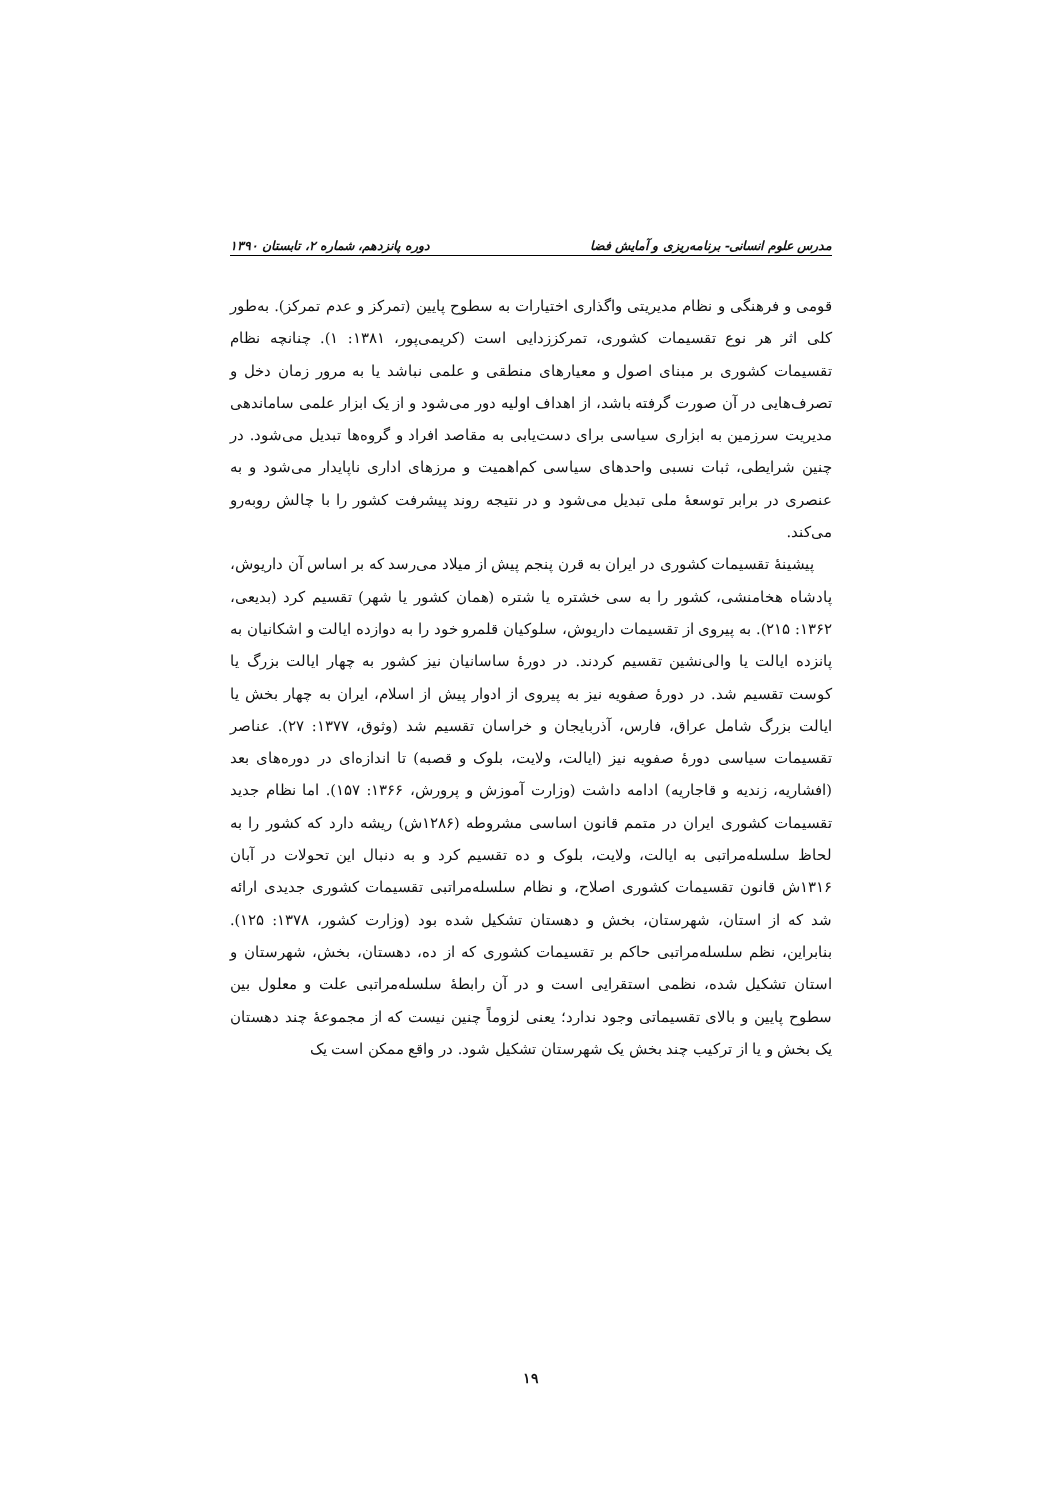مدرس علوم انسانی- برنامه‌ریزی و آمایش فضا دوره پانزدهم، شماره ۲، تابستان ۱۳۹۰
قومی و فرهنگی و نظام مدیریتی واگذاری اختیارات به سطوح پایین (تمرکز و عدم تمرکز). به‌طور کلی اثر هر نوع تقسیمات کشوری، تمرکززدایی است (کریمی‌پور، ۱۳۸۱: ۱). چنانچه نظام تقسیمات کشوری بر مبنای اصول و معیارهای منطقی و علمی نباشد یا به مرور زمان دخل و تصرف‌هایی در آن صورت گرفته باشد، از اهداف اولیه دور می‌شود و از یک ابزار علمی ساماندهی مدیریت سرزمین به ابزاری سیاسی برای دست‌یابی به مقاصد افراد و گروه‌ها تبدیل می‌شود. در چنین شرایطی، ثبات نسبی واحدهای سیاسی کم‌اهمیت و مرزهای اداری ناپایدار می‌شود و به عنصری در برابر توسعهٔ ملی تبدیل می‌شود و در نتیجه روند پیشرفت کشور را با چالش روبه‌رو می‌کند.
پیشینهٔ تقسیمات کشوری در ایران به قرن پنجم پیش از میلاد می‌رسد که بر اساس آن داریوش، پادشاه هخامنشی، کشور را به سی خشتره یا شتره (همان کشور یا شهر) تقسیم کرد (بدیعی، ۱۳۶۲: ۲۱۵). به پیروی از تقسیمات داریوش، سلوکیان قلمرو خود را به دوازده ایالت و اشکانیان به پانزده ایالت یا والی‌نشین تقسیم کردند. در دورهٔ ساسانیان نیز کشور به چهار ایالت بزرگ یا کوست تقسیم شد. در دورهٔ صفویه نیز به پیروی از ادوار پیش از اسلام، ایران به چهار بخش یا ایالت بزرگ شامل عراق، فارس، آذربایجان و خراسان تقسیم شد (وثوق، ۱۳۷۷: ۲۷). عناصر تقسیمات سیاسی دورهٔ صفویه نیز (ایالت، ولایت، بلوک و قصبه) تا اندازه‌ای در دوره‌های بعد (افشاریه، زندیه و قاجاریه) ادامه داشت (وزارت آموزش و پرورش، ۱۳۶۶: ۱۵۷). اما نظام جدید تقسیمات کشوری ایران در متمم قانون اساسی مشروطه (۱۲۸۶ش) ریشه دارد که کشور را به لحاظ سلسله‌مراتبی به ایالت، ولایت، بلوک و ده تقسیم کرد و به دنبال این تحولات در آبان ۱۳۱۶ش قانون تقسیمات کشوری اصلاح، و نظام سلسله‌مراتبی تقسیمات کشوری جدیدی ارائه شد که از استان، شهرستان، بخش و دهستان تشکیل شده بود (وزارت کشور، ۱۳۷۸: ۱۲۵). بنابراین، نظم سلسله‌مراتبی حاکم بر تقسیمات کشوری که از ده، دهستان، بخش، شهرستان و استان تشکیل شده، نظمی استقرایی است و در آن رابطهٔ سلسله‌مراتبی علت و معلول بین سطوح پایین و بالای تقسیماتی وجود ندارد؛ یعنی لزوماً چنین نیست که از مجموعهٔ چند دهستان یک بخش و یا از ترکیب چند بخش یک شهرستان تشکیل شود. در واقع ممکن است یک
۱۹